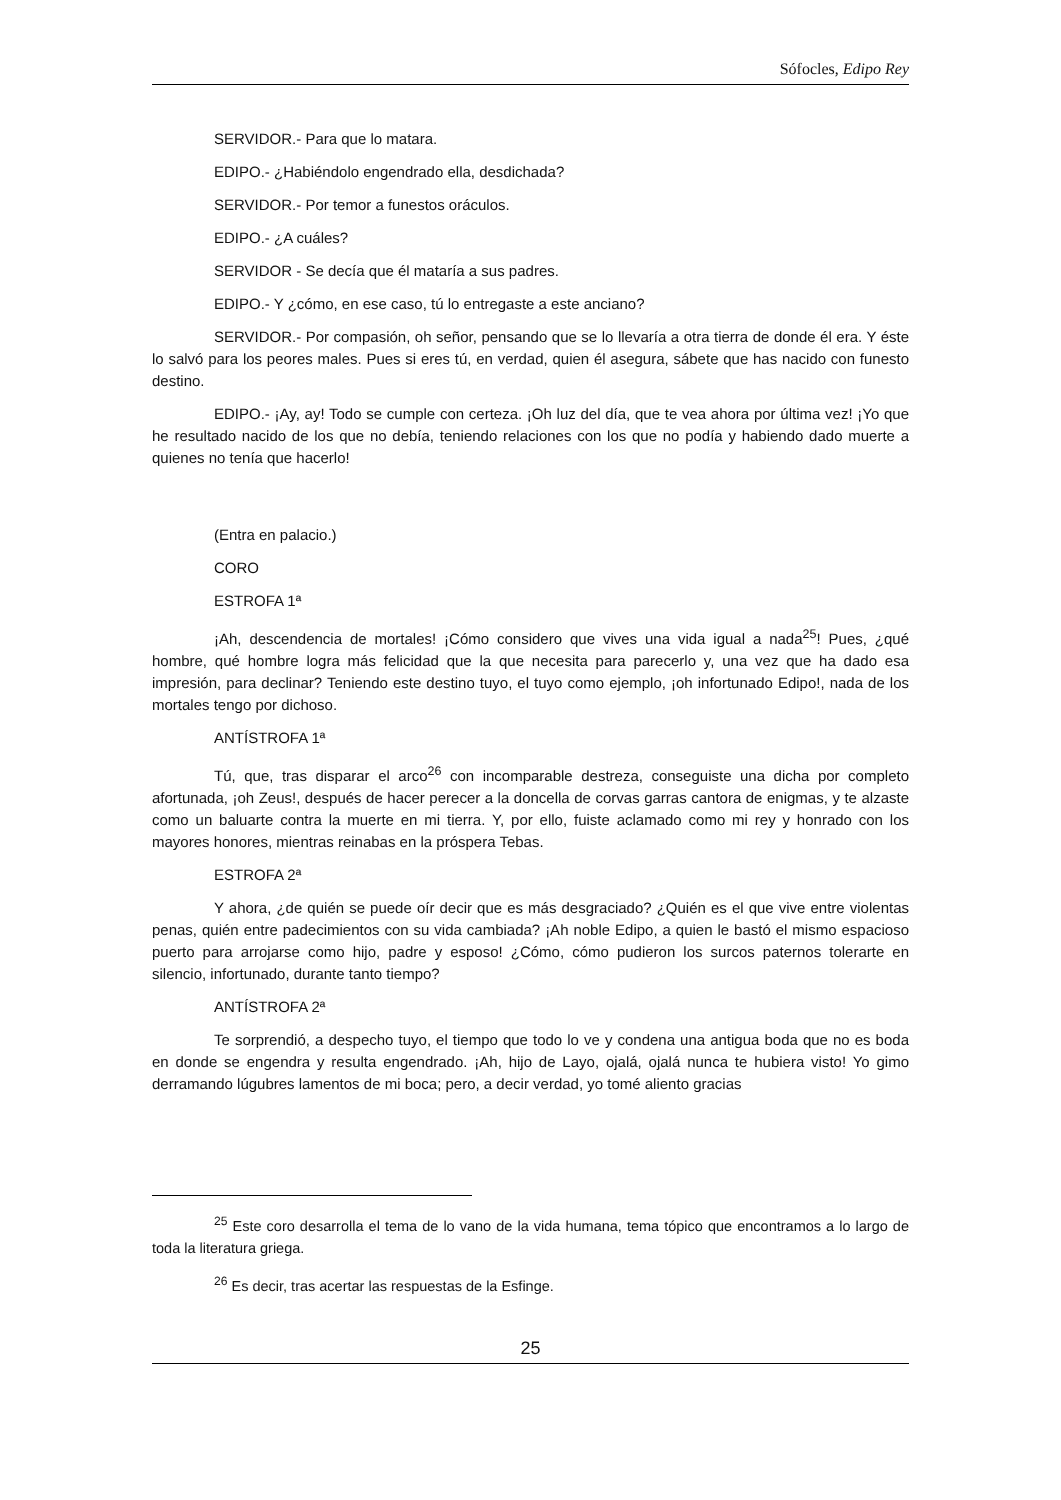Sófocles, Edipo Rey
SERVIDOR.- Para que lo matara.
EDIPO.- ¿Habiéndolo engendrado ella, desdichada?
SERVIDOR.- Por temor a funestos oráculos.
EDIPO.- ¿A cuáles?
SERVIDOR - Se decía que él mataría a sus padres.
EDIPO.- Y ¿cómo, en ese caso, tú lo entregaste a este anciano?
SERVIDOR.- Por compasión, oh señor, pensando que se lo llevaría a otra tierra de donde él era. Y éste lo salvó para los peores males. Pues si eres tú, en verdad, quien él asegura, sábete que has nacido con funesto destino.
EDIPO.- ¡Ay, ay! Todo se cumple con certeza. ¡Oh luz del día, que te vea ahora por última vez! ¡Yo que he resultado nacido de los que no debía, teniendo relaciones con los que no podía y habiendo dado muerte a quienes no tenía que hacerlo!
(Entra en palacio.)
CORO
ESTROFA 1ª
¡Ah, descendencia de mortales! ¡Cómo considero que vives una vida igual a nada<sup>25</sup>! Pues, ¿qué hombre, qué hombre logra más felicidad que la que necesita para parecerlo y, una vez que ha dado esa impresión, para declinar? Teniendo este destino tuyo, el tuyo como ejemplo, ¡oh infortunado Edipo!, nada de los mortales tengo por dichoso.
ANTÍSTROFA 1ª
Tú, que, tras disparar el arco<sup>26</sup> con incomparable destreza, conseguiste una dicha por completo afortunada, ¡oh Zeus!, después de hacer perecer a la doncella de corvas garras cantora de enigmas, y te alzaste como un baluarte contra la muerte en mi tierra. Y, por ello, fuiste aclamado como mi rey y honrado con los mayores honores, mientras reinabas en la próspera Tebas.
ESTROFA 2ª
Y ahora, ¿de quién se puede oír decir que es más desgraciado? ¿Quién es el que vive entre violentas penas, quién entre padecimientos con su vida cambiada? ¡Ah noble Edipo, a quien le bastó el mismo espacioso puerto para arrojarse como hijo, padre y esposo! ¿Cómo, cómo pudieron los surcos paternos tolerarte en silencio, infortunado, durante tanto tiempo?
ANTÍSTROFA 2ª
Te sorprendió, a despecho tuyo, el tiempo que todo lo ve y condena una antigua boda que no es boda en donde se engendra y resulta engendrado. ¡Ah, hijo de Layo, ojalá, ojalá nunca te hubiera visto! Yo gimo derramando lúgubres lamentos de mi boca; pero, a decir verdad, yo tomé aliento gracias
<sup>25</sup> Este coro desarrolla el tema de lo vano de la vida humana, tema tópico que encontramos a lo largo de toda la literatura griega.
<sup>26</sup> Es decir, tras acertar las respuestas de la Esfinge.
25